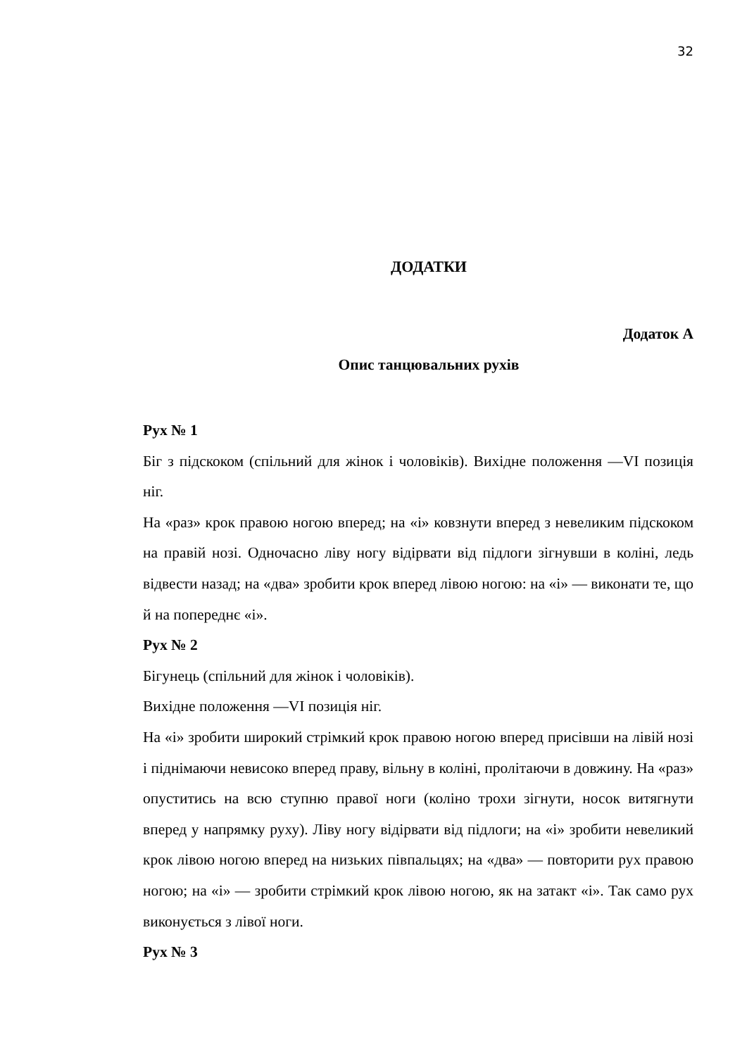32
ДОДАТКИ
Додаток А
Опис танцювальних рухів
Рух № 1
Біг з підскоком (спільний для жінок і чоловіків). Вихідне положення —VI позиція ніг.
На «раз» крок правою ногою вперед; на «і» ковзнути вперед з невеликим підскоком на правій нозі. Одночасно ліву ногу відірвати від підлоги зігнувши в коліні, ледь відвести назад; на «два» зробити крок вперед лівою ногою: на «і» — виконати те, що й на попереднє «і».
Рух № 2
Бігунець (спільний для жінок і чоловіків).
Вихідне положення —VI позиція ніг.
На «і» зробити широкий стрімкий крок правою ногою вперед присівши на лівій нозі і піднімаючи невисоко вперед праву, вільну в коліні, пролітаючи в довжину. На «раз» опуститись на всю ступню правої ноги (коліно трохи зігнути, носок витягнути вперед у напрямку руху). Ліву ногу відірвати від підлоги; на «і» зробити невеликий крок лівою ногою вперед на низьких півпальцях; на «два» — повторити рух правою ногою; на «і» — зробити стрімкий крок лівою ногою, як на затакт «і». Так само рух виконується з лівої ноги.
Рух № 3